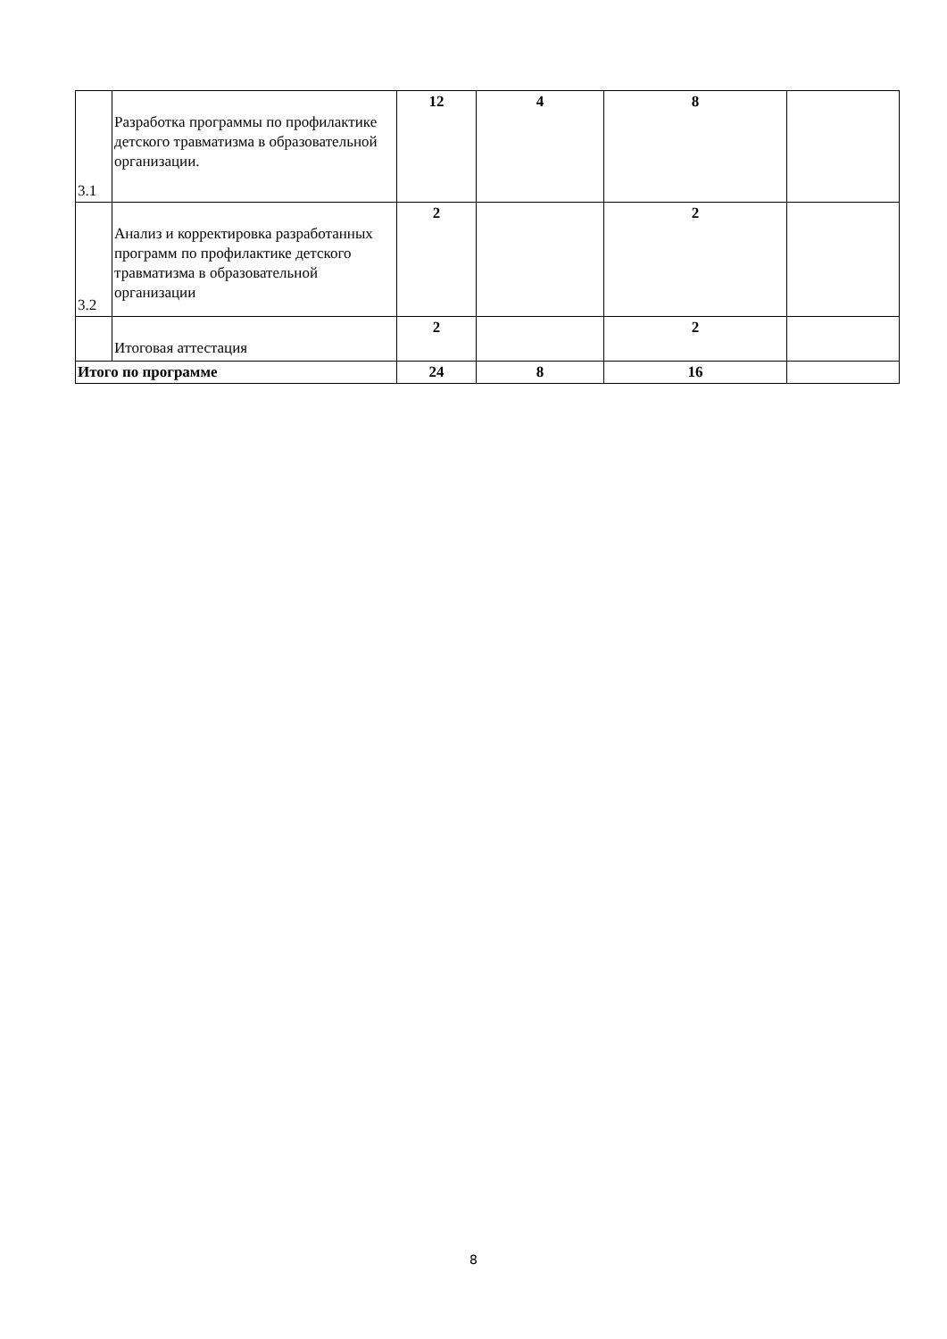| 3.1 | Разработка программы по профилактике детского травматизма в образовательной организации. | 12 | 4 | 8 | |
| 3.2 | Анализ и корректировка разработанных программ по профилактике детского травматизма в образовательной организации | 2 | | 2 | |
| | Итоговая аттестация | 2 | | 2 | |
| Итого по программе | | 24 | 8 | 16 | |
8